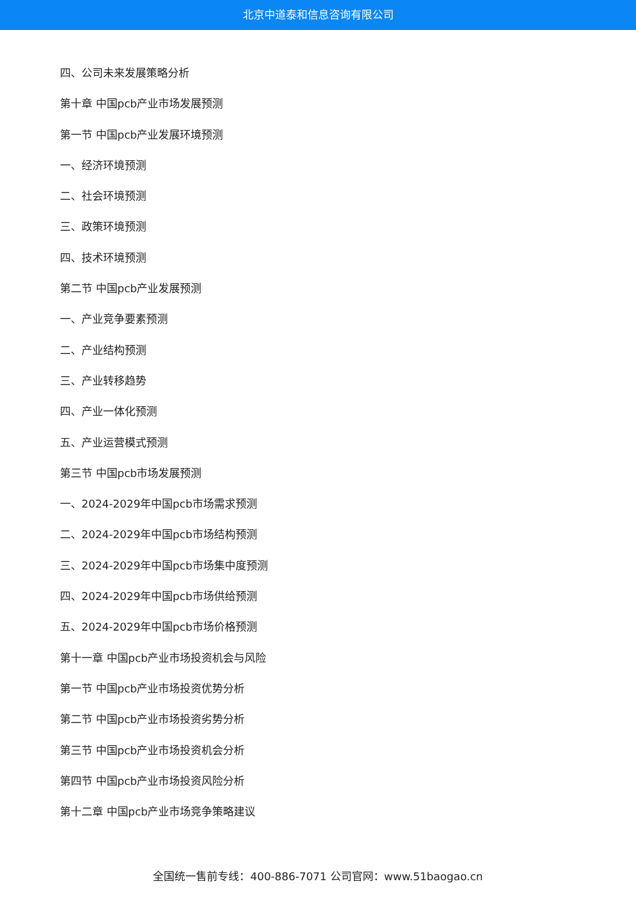北京中道泰和信息咨询有限公司
四、公司未来发展策略分析
第十章 中国pcb产业市场发展预测
第一节 中国pcb产业发展环境预测
一、经济环境预测
二、社会环境预测
三、政策环境预测
四、技术环境预测
第二节 中国pcb产业发展预测
一、产业竞争要素预测
二、产业结构预测
三、产业转移趋势
四、产业一体化预测
五、产业运营模式预测
第三节 中国pcb市场发展预测
一、2024-2029年中国pcb市场需求预测
二、2024-2029年中国pcb市场结构预测
三、2024-2029年中国pcb市场集中度预测
四、2024-2029年中国pcb市场供给预测
五、2024-2029年中国pcb市场价格预测
第十一章 中国pcb产业市场投资机会与风险
第一节 中国pcb产业市场投资优势分析
第二节 中国pcb产业市场投资劣势分析
第三节 中国pcb产业市场投资机会分析
第四节 中国pcb产业市场投资风险分析
第十二章 中国pcb产业市场竞争策略建议
全国统一售前专线：400-886-7071 公司官网：www.51baogao.cn